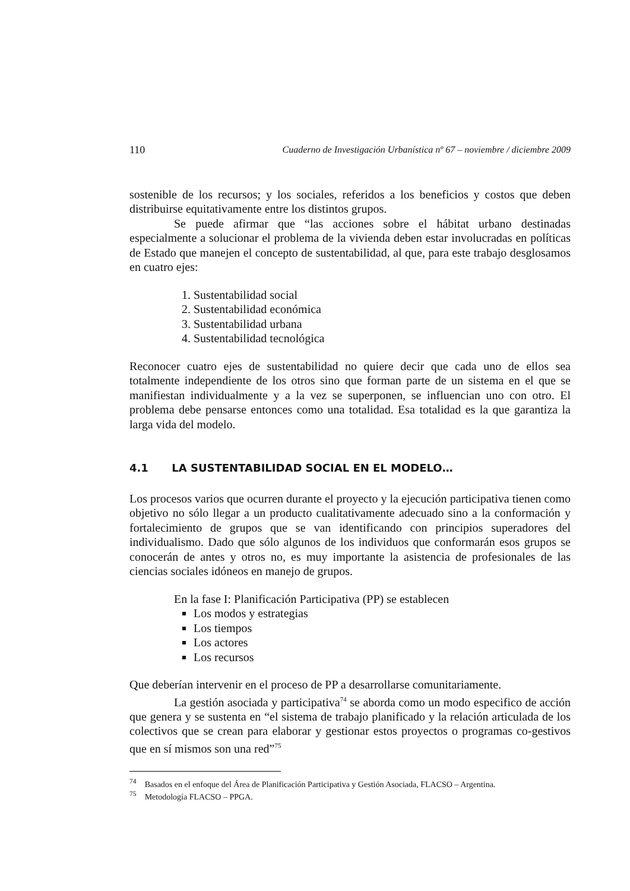110 Cuaderno de Investigación Urbanística nº 67 – noviembre / diciembre 2009
sostenible de los recursos; y los sociales, referidos a los beneficios y costos que deben distribuirse equitativamente entre los distintos grupos.
Se puede afirmar que “las acciones sobre el hábitat urbano destinadas especialmente a solucionar el problema de la vivienda deben estar involucradas en políticas de Estado que manejen el concepto de sustentabilidad, al que, para este trabajo desglosamos en cuatro ejes:
1. Sustentabilidad social
2. Sustentabilidad económica
3. Sustentabilidad urbana
4. Sustentabilidad tecnológica
Reconocer cuatro ejes de sustentabilidad no quiere decir que cada uno de ellos sea totalmente independiente de los otros sino que forman parte de un sistema en el que se manifiestan individualmente y a la vez se superponen, se influencian uno con otro. El problema debe pensarse entonces como una totalidad. Esa totalidad es la que garantiza la larga vida del modelo.
4.1 LA SUSTENTABILIDAD SOCIAL EN EL MODELO…
Los procesos varios que ocurren durante el proyecto y la ejecución participativa tienen como objetivo no sólo llegar a un producto cualitativamente adecuado sino a la conformación y fortalecimiento de grupos que se van identificando con principios superadores del individualismo. Dado que sólo algunos de los individuos que conformarán esos grupos se conocerán de antes y otros no, es muy importante la asistencia de profesionales de las ciencias sociales idóneos en manejo de grupos.
En la fase I: Planificación Participativa (PP) se establecen
Los modos y estrategias
Los tiempos
Los actores
Los recursos
Que deberían intervenir en el proceso de PP a desarrollarse comunitariamente.
La gestión asociada y participativa<sup>74</sup> se aborda como un modo especifico de acción que genera y se sustenta en “el sistema de trabajo planificado y la relación articulada de los colectivos que se crean para elaborar y gestionar estos proyectos o programas co-gestivos que en sí mismos son una red”<sup>75</sup>
<sup>74</sup> Basados en el enfoque del Área de Planificación Participativa y Gestión Asociada, FLACSO – Argentina.
<sup>75</sup> Metodología FLACSO – PPGA.